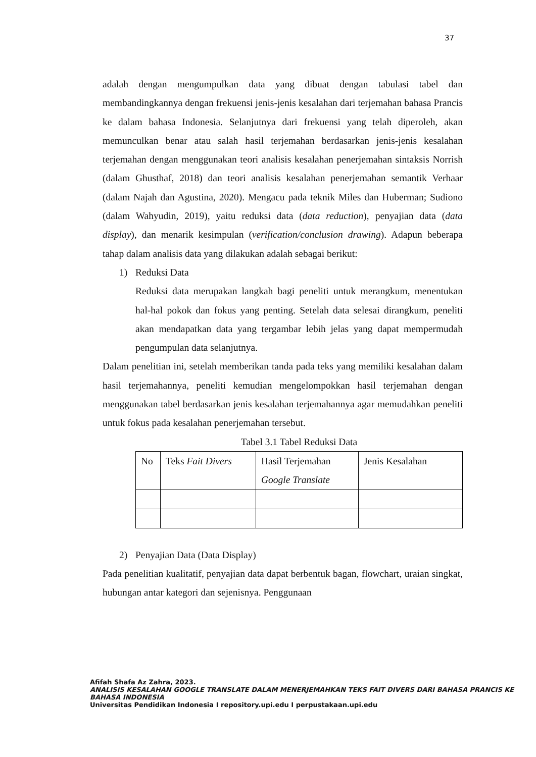37
adalah dengan mengumpulkan data yang dibuat dengan tabulasi tabel dan membandingkannya dengan frekuensi jenis-jenis kesalahan dari terjemahan bahasa Prancis ke dalam bahasa Indonesia. Selanjutnya dari frekuensi yang telah diperoleh, akan memunculkan benar atau salah hasil terjemahan berdasarkan jenis-jenis kesalahan terjemahan dengan menggunakan teori analisis kesalahan penerjemahan sintaksis Norrish (dalam Ghusthaf, 2018) dan teori analisis kesalahan penerjemahan semantik Verhaar (dalam Najah dan Agustina, 2020). Mengacu pada teknik Miles dan Huberman; Sudiono (dalam Wahyudin, 2019), yaitu reduksi data (data reduction), penyajian data (data display), dan menarik kesimpulan (verification/conclusion drawing). Adapun beberapa tahap dalam analisis data yang dilakukan adalah sebagai berikut:
1) Reduksi Data
Reduksi data merupakan langkah bagi peneliti untuk merangkum, menentukan hal-hal pokok dan fokus yang penting. Setelah data selesai dirangkum, peneliti akan mendapatkan data yang tergambar lebih jelas yang dapat mempermudah pengumpulan data selanjutnya.
Dalam penelitian ini, setelah memberikan tanda pada teks yang memiliki kesalahan dalam hasil terjemahannya, peneliti kemudian mengelompokkan hasil terjemahan dengan menggunakan tabel berdasarkan jenis kesalahan terjemahannya agar memudahkan peneliti untuk fokus pada kesalahan penerjemahan tersebut.
Tabel 3.1 Tabel Reduksi Data
| No | Teks Fait Divers | Hasil Terjemahan Google Translate | Jenis Kesalahan |
2) Penyajian Data (Data Display)
Pada penelitian kualitatif, penyajian data dapat berbentuk bagan, flowchart, uraian singkat, hubungan antar kategori dan sejenisnya. Penggunaan
Afifah Shafa Az Zahra, 2023.
ANALISIS KESALAHAN GOOGLE TRANSLATE DALAM MENERJEMAHKAN TEKS FAIT DIVERS DARI BAHASA PRANCIS KE BAHASA INDONESIA
Universitas Pendidikan Indonesia I repository.upi.edu I perpustakaan.upi.edu